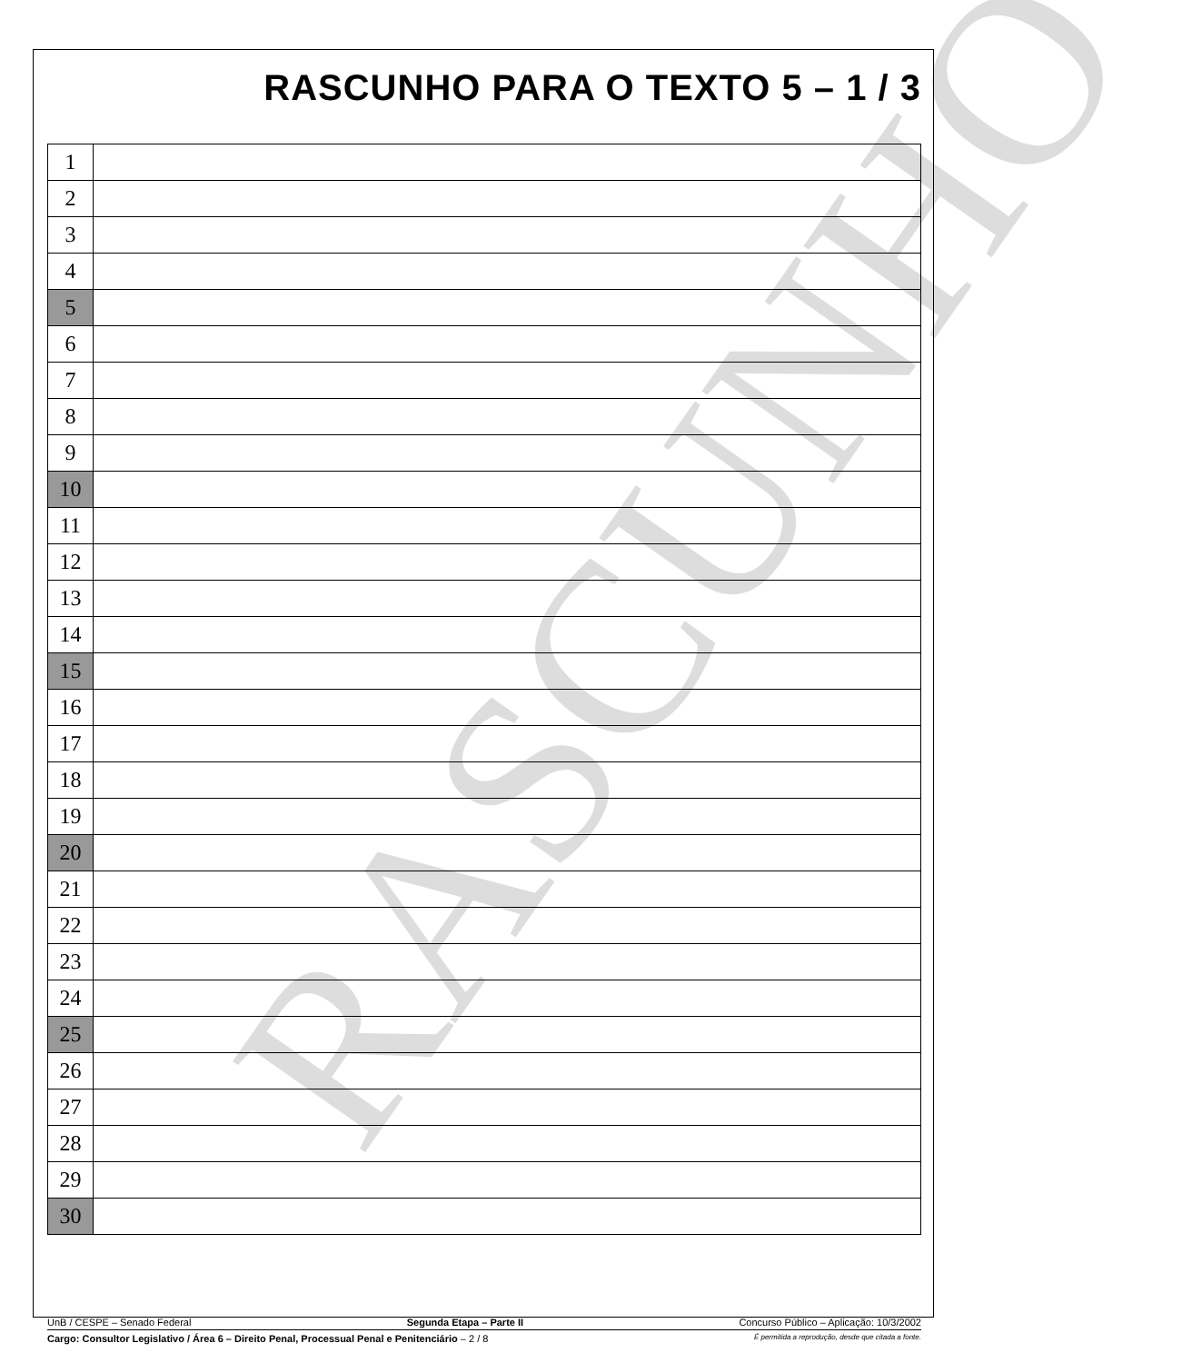RASCUNHO
RASCUNHO PARA O TEXTO 5 – 1 / 3
| 1 | |
| 2 | |
| 3 | |
| 4 | |
| 5 | |
| 6 | |
| 7 | |
| 8 | |
| 9 | |
| 10 | |
| 11 | |
| 12 | |
| 13 | |
| 14 | |
| 15 | |
| 16 | |
| 17 | |
| 18 | |
| 19 | |
| 20 | |
| 21 | |
| 22 | |
| 23 | |
| 24 | |
| 25 | |
| 26 | |
| 27 | |
| 28 | |
| 29 | |
| 30 | |
UnB / CESPE – Senado Federal Segunda Etapa – Parte II Concurso Público – Aplicação: 10/3/2002
Cargo: Consultor Legislativo / Área 6 – Direito Penal, Processual Penal e Penitenciário – 2 / 8 É permitida a reprodução, desde que citada a fonte.